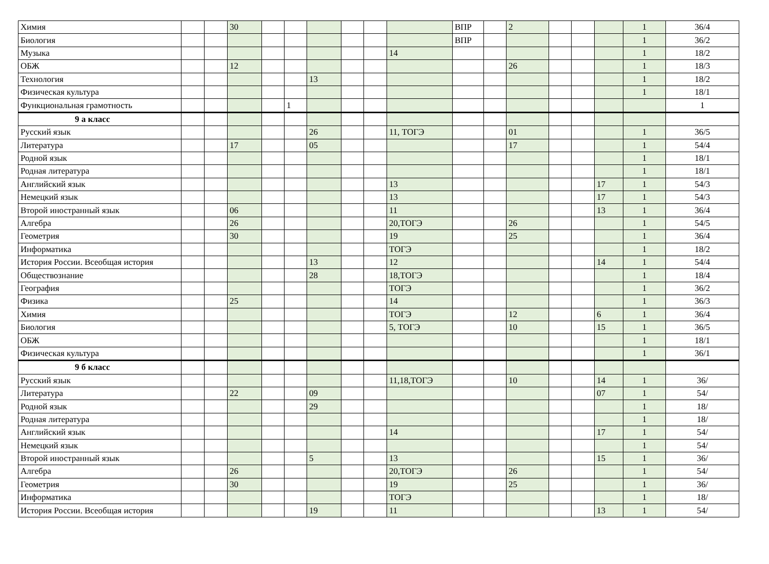| Химия | | | 30 | | | | | | | ВПР | | 2 | | | | 1 | 36/4 |
| Биология | | | | | | | | | | ВПР | | | | | | 1 | 36/2 |
| Музыка | | | | | | | | | 14 | | | | | | | 1 | 18/2 |
| ОБЖ | | | 12 | | | | | | | | | 26 | | | | 1 | 18/3 |
| Технология | | | | | | 13 | | | | | | | | | | 1 | 18/2 |
| Физическая культура | | | | | | | | | | | | | | | | 1 | 18/1 |
| Функциональная грамотность | | | | | 1 | | | | | | | | | | | | 1 |
| 9 а класс | | | | | | | | | | | | | | | | | |
| Русский язык | | | | | | 26 | | | 11, ТОГЭ | | | 01 | | | | 1 | 36/5 |
| Литература | | | 17 | | | 05 | | | | | | 17 | | | | 1 | 54/4 |
| Родной язык | | | | | | | | | | | | | | | | 1 | 18/1 |
| Родная литература | | | | | | | | | | | | | | | | 1 | 18/1 |
| Английский язык | | | | | | | | | 13 | | | | | | 17 | 1 | 54/3 |
| Немецкий язык | | | | | | | | | 13 | | | | | | 17 | 1 | 54/3 |
| Второй иностранный язык | | | 06 | | | | | | 11 | | | | | | 13 | 1 | 36/4 |
| Алгебра | | | 26 | | | | | | 20,ТОГЭ | | | 26 | | | | 1 | 54/5 |
| Геометрия | | | 30 | | | | | | 19 | | | 25 | | | | 1 | 36/4 |
| Информатика | | | | | | | | | ТОГЭ | | | | | | | 1 | 18/2 |
| История России. Всеобщая история | | | | | | 13 | | | 12 | | | | | | 14 | 1 | 54/4 |
| Обществознание | | | | | | 28 | | | 18,ТОГЭ | | | | | | | 1 | 18/4 |
| География | | | | | | | | | ТОГЭ | | | | | | | 1 | 36/2 |
| Физика | | | 25 | | | | | | 14 | | | | | | | 1 | 36/3 |
| Химия | | | | | | | | | ТОГЭ | | | 12 | | | 6 | 1 | 36/4 |
| Биология | | | | | | | | | 5, ТОГЭ | | | 10 | | | 15 | 1 | 36/5 |
| ОБЖ | | | | | | | | | | | | | | | | 1 | 18/1 |
| Физическая культура | | | | | | | | | | | | | | | | 1 | 36/1 |
| 9 б класс | | | | | | | | | | | | | | | | | |
| Русский язык | | | | | | | | | 11,18,ТОГЭ | | | 10 | | | 14 | 1 | 36/ |
| Литература | | | 22 | | | 09 | | | | | | | | | 07 | 1 | 54/ |
| Родной язык | | | | | | 29 | | | | | | | | | | 1 | 18/ |
| Родная литература | | | | | | | | | | | | | | | | 1 | 18/ |
| Английский язык | | | | | | | | | 14 | | | | | | 17 | 1 | 54/ |
| Немецкий язык | | | | | | | | | | | | | | | | 1 | 54/ |
| Второй иностранный язык | | | | | | 5 | | | 13 | | | | | | 15 | 1 | 36/ |
| Алгебра | | | 26 | | | | | | 20,ТОГЭ | | | 26 | | | | 1 | 54/ |
| Геометрия | | | 30 | | | | | | 19 | | | 25 | | | | 1 | 36/ |
| Информатика | | | | | | | | | ТОГЭ | | | | | | | 1 | 18/ |
| История России. Всеобщая история | | | | | | 19 | | | 11 | | | | | | 13 | 1 | 54/ |